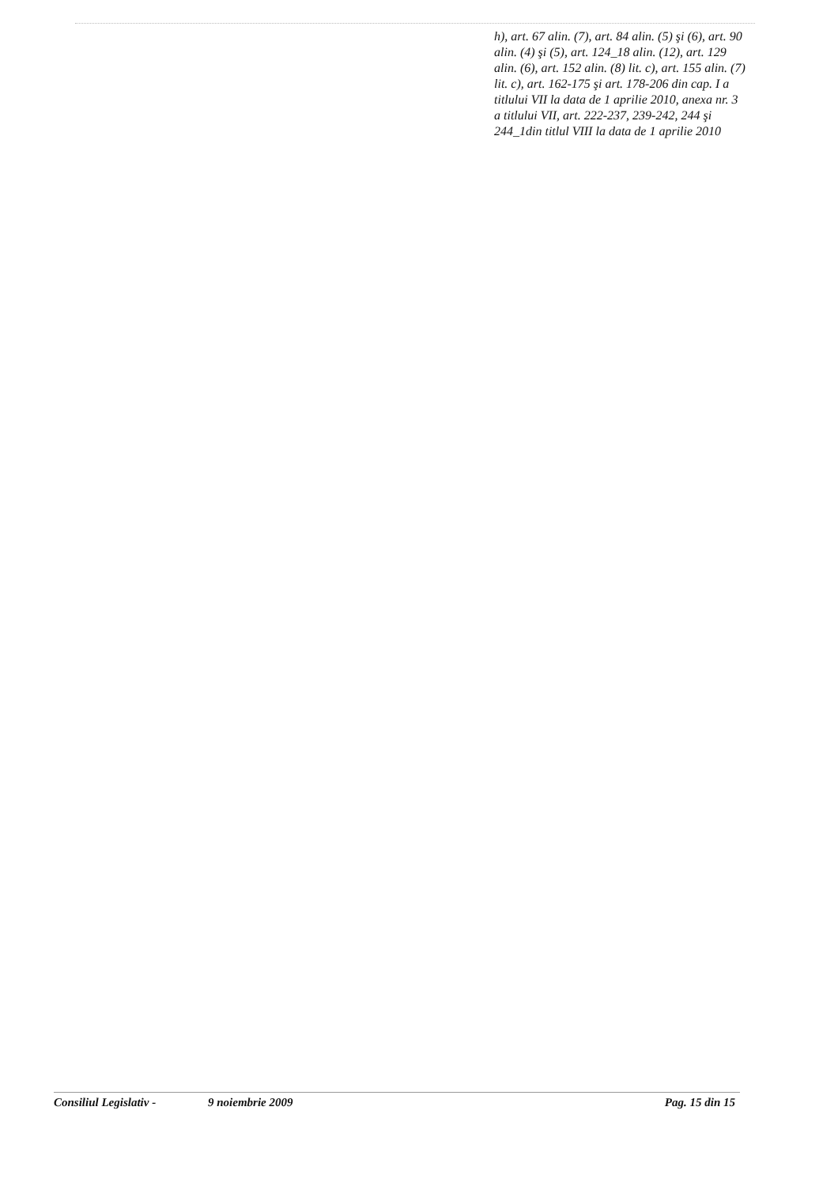h), art. 67 alin. (7), art. 84 alin. (5) şi (6), art. 90 alin. (4) şi (5), art. 124_18 alin. (12), art. 129 alin. (6), art. 152 alin. (8) lit. c), art. 155 alin. (7) lit. c), art. 162-175 şi art. 178-206 din cap. I a titlului VII la data de 1 aprilie 2010, anexa nr. 3 a titlului VII, art. 222-237, 239-242, 244 şi 244_1din titlul VIII la data de 1 aprilie 2010
Consiliul Legislativ - 9 noiembrie 2009 Pag. 15 din 15